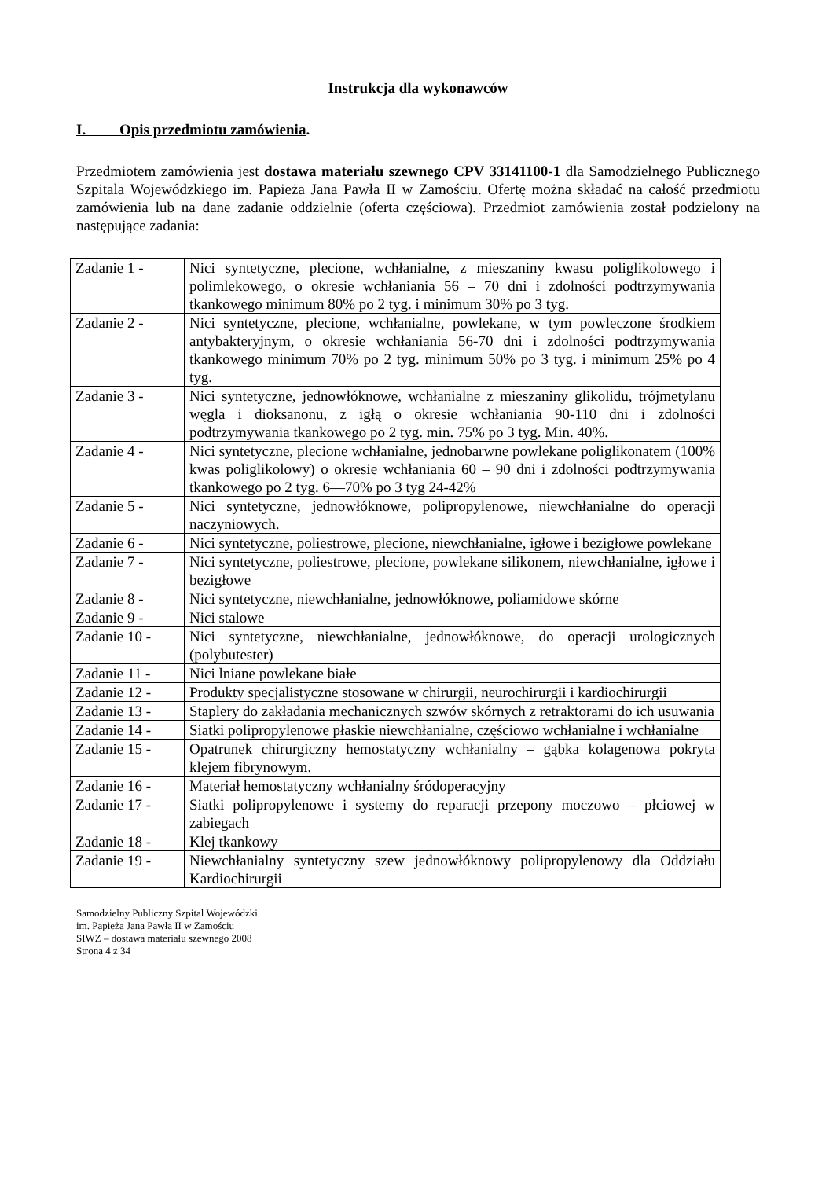Instrukcja dla wykonawców
I. Opis przedmiotu zamówienia.
Przedmiotem zamówienia jest dostawa materiału szewnego CPV 33141100-1 dla Samodzielnego Publicznego Szpitala Wojewódzkiego im. Papieża Jana Pawła II w Zamościu. Ofertę można składać na całość przedmiotu zamówienia lub na dane zadanie oddzielnie (oferta częściowa). Przedmiot zamówienia został podzielony na następujące zadania:
| Zadanie 1 - | Nici syntetyczne, plecione, wchłanialne, z mieszaniny kwasu poliglikolowego i polimlekowego, o okresie wchłaniania 56 – 70 dni i zdolności podtrzymywania tkankowego minimum 80% po 2 tyg. i minimum 30% po 3 tyg. |
| Zadanie 2 - | Nici syntetyczne, plecione, wchłanialne, powlekane, w tym powleczone środkiem antybakteryjnym, o okresie wchłaniania 56-70 dni i zdolności podtrzymywania tkankowego minimum 70% po 2 tyg. minimum 50% po 3 tyg. i minimum 25% po 4 tyg. |
| Zadanie 3 - | Nici syntetyczne, jednowłóknowe, wchłanialne z mieszaniny glikolidu, trójmetylanu węgla i dioksanonu, z igłą o okresie wchłaniania 90-110 dni i zdolności podtrzymywania tkankowego po 2 tyg. min. 75% po 3 tyg. Min. 40%. |
| Zadanie 4 - | Nici syntetyczne, plecione wchłanialne, jednobarwne powlekane poliglikonatem (100% kwas poliglikolowy) o okresie wchłaniania 60 – 90 dni i zdolności podtrzymywania tkankowego po 2 tyg. 6—70% po 3 tyg 24-42% |
| Zadanie 5 - | Nici syntetyczne, jednowłóknowe, polipropylenowe, niewchłanialne do operacji naczyniowych. |
| Zadanie 6 - | Nici syntetyczne, poliestrowe, plecione, niewchłanialne, igłowe i bezigłowe powlekane |
| Zadanie 7 - | Nici syntetyczne, poliestrowe, plecione, powlekane silikonem, niewchłanialne, igłowe i bezigłowe |
| Zadanie 8 - | Nici syntetyczne, niewchłanialne, jednowłóknowe, poliamidowe skórne |
| Zadanie 9 - | Nici stalowe |
| Zadanie 10 - | Nici syntetyczne, niewchłanialne, jednowłóknowe, do operacji urologicznych (polybutester) |
| Zadanie 11 - | Nici lniane powlekane białe |
| Zadanie 12 - | Produkty specjalistyczne stosowane w chirurgii, neurochirurgii i kardiochirurgii |
| Zadanie 13 - | Staplery do zakładania mechanicznych szwów skórnych z retraktorami do ich usuwania |
| Zadanie 14 - | Siatki polipropylenowe płaskie niewchłanialne, częściowo wchłanialne i wchłanialne |
| Zadanie 15 - | Opatrunek chirurgiczny hemostatyczny wchłanialny – gąbka kolagenowa pokryta klejem fibrynowym. |
| Zadanie 16 - | Materiał hemostatyczny wchłanialny śródoperacyjny |
| Zadanie 17 - | Siatki polipropylenowe i systemy do reparacji przepony moczowo – płciowej w zabiegach |
| Zadanie 18 - | Klej tkankowy |
| Zadanie 19 - | Niewchłanialny syntetyczny szew jednowłóknowy polipropylenowy dla Oddziału Kardiochirurgii |
Samodzielny Publiczny Szpital Wojewódzki
im. Papieża Jana Pawła II w Zamościu
SIWZ – dostawa materiału szewnego 2008
Strona 4 z 34